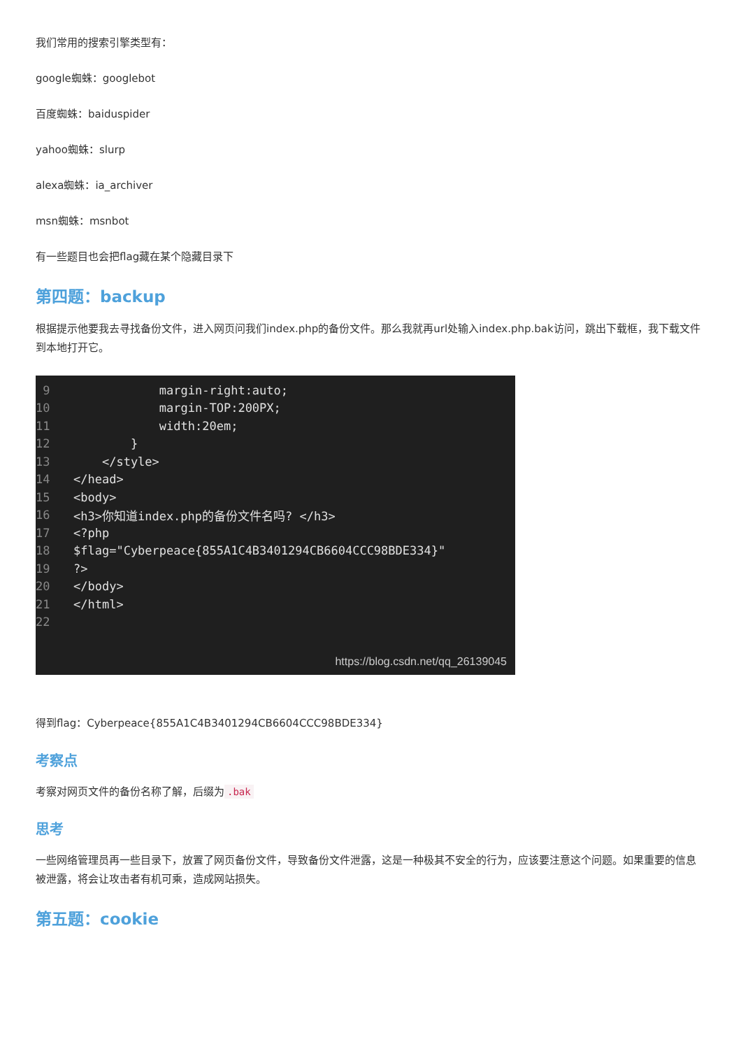我们常用的搜索引擎类型有：
google蜘蛛：googlebot
百度蜘蛛：baiduspider
yahoo蜘蛛：slurp
alexa蜘蛛：ia_archiver
msn蜘蛛：msnbot
有一些题目也会把flag藏在某个隐藏目录下
第四题：backup
根据提示他要我去寻找备份文件，进入网页问我们index.php的备份文件。那么我就再url处输入index.php.bak访问，跳出下载框，我下载文件到本地打开它。
| 9 | margin-right:auto; |
| 10 | margin-TOP:200PX; |
| 11 | width:20em; |
| 12 | } |
| 13 | </style> |
| 14 | </head> |
| 15 | <body> |
| 16 | <h3>你知道index.php的备份文件名吗? </h3> |
| 17 | <?php |
| 18 | $flag="Cyberpeace{855A1C4B3401294CB6604CCC98BDE334}" |
| 19 | ?> |
| 20 | </body> |
| 21 | </html> |
| 22 | |
https://blog.csdn.net/qq_26139045
得到flag：Cyberpeace{855A1C4B3401294CB6604CCC98BDE334}
考察点
考察对网页文件的备份名称了解，后缀为.bak
思考
一些网络管理员再一些目录下，放置了网页备份文件，导致备份文件泄露，这是一种极其不安全的行为，应该要注意这个问题。如果重要的信息被泄露，将会让攻击者有机可乘，造成网站损失。
第五题：cookie